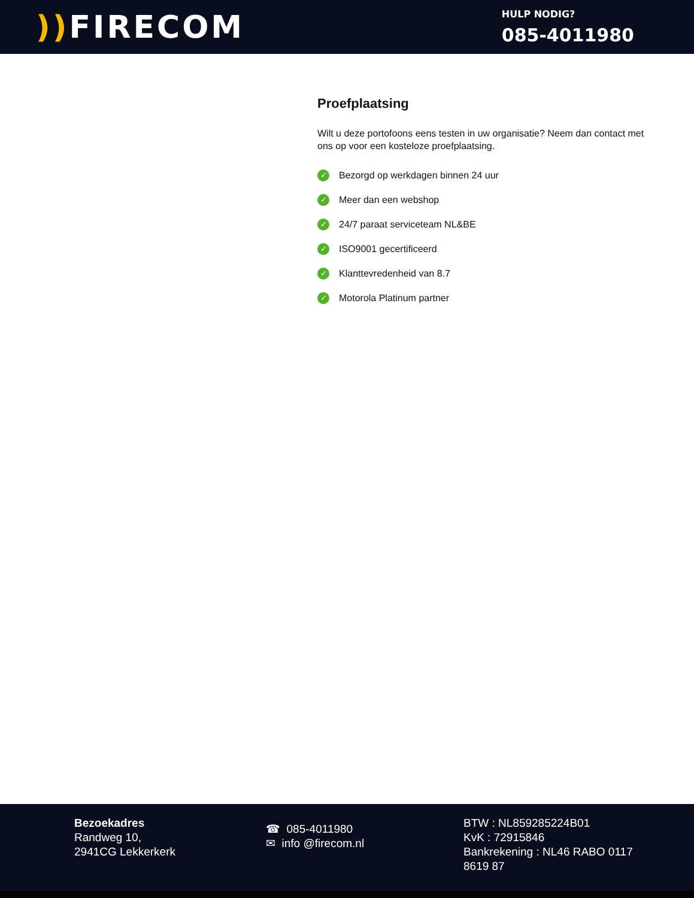)) FIRECOM
HULP NODIG?
085-4011980
Proefplaatsing
Wilt u deze portofoons eens testen in uw organisatie? Neem dan contact met ons op voor een kosteloze proefplaatsing.
✓ Bezorgd op werkdagen binnen 24 uur
✓ Meer dan een webshop
✓ 24/7 paraat serviceteam NL&BE
✓ ISO9001 gecertificeerd
✓ Klanttevredenheid van 8.7
✓ Motorola Platinum partner
Bezoekadres
Randweg 10,
2941CG Lekkerkerk
☎ 085-4011980
✉ info @firecom.nl
BTW : NL859285224B01
KvK : 72915846
Bankrekening : NL46 RABO 0117 8619 87